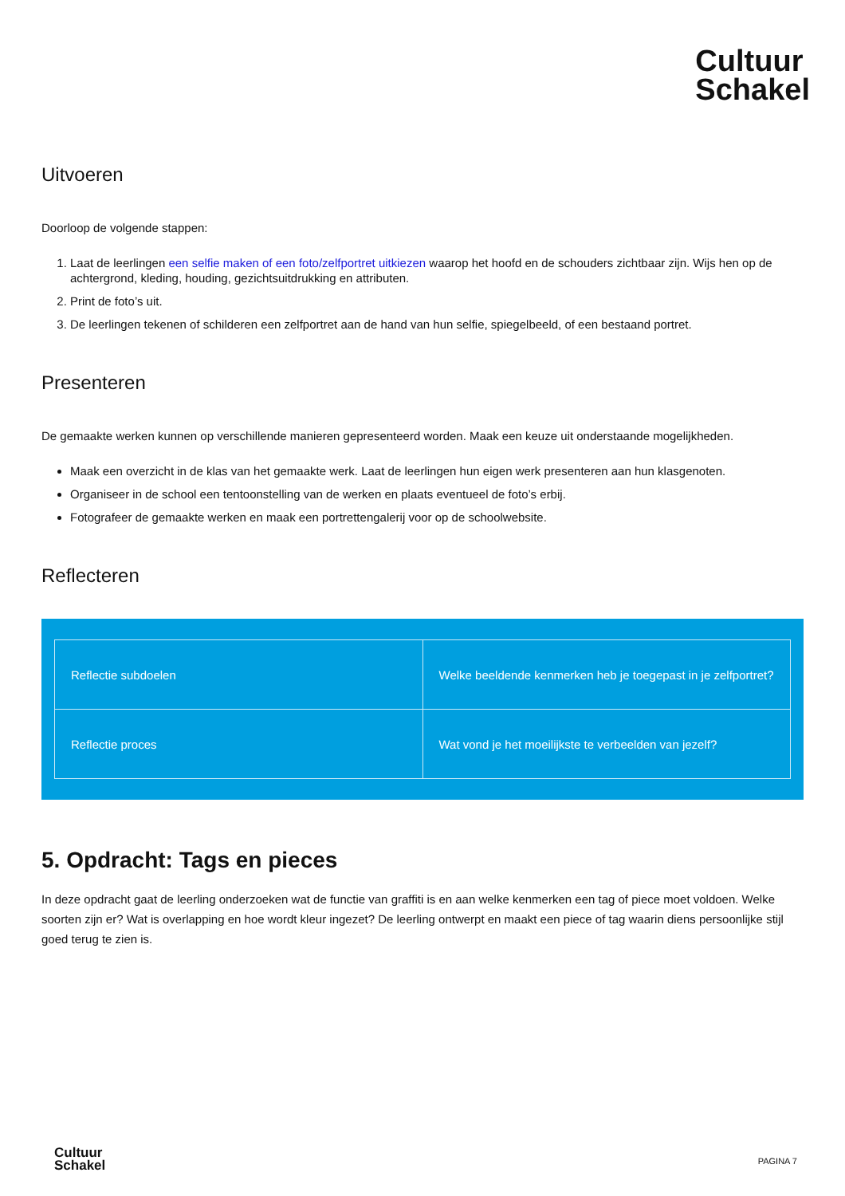Cultuur
Schakel
Uitvoeren
Doorloop de volgende stappen:
1. Laat de leerlingen een selfie maken of een foto/zelfportret uitkiezen waarop het hoofd en de schouders zichtbaar zijn. Wijs hen op de achtergrond, kleding, houding, gezichtsuitdrukking en attributen.
2. Print de foto’s uit.
3. De leerlingen tekenen of schilderen een zelfportret aan de hand van hun selfie, spiegelbeeld, of een bestaand portret.
Presenteren
De gemaakte werken kunnen op verschillende manieren gepresenteerd worden. Maak een keuze uit onderstaande mogelijkheden.
Maak een overzicht in de klas van het gemaakte werk. Laat de leerlingen hun eigen werk presenteren aan hun klasgenoten.
Organiseer in de school een tentoonstelling van de werken en plaats eventueel de foto’s erbij.
Fotografeer de gemaakte werken en maak een portrettengalerij voor op de schoolwebsite.
Reflecteren
| Reflectie subdoelen | Welke beeldende kenmerken heb je toegepast in je zelfportret? |
| Reflectie proces | Wat vond je het moeilijkste te verbeelden van jezelf? |
5. Opdracht: Tags en pieces
In deze opdracht gaat de leerling onderzoeken wat de functie van graffiti is en aan welke kenmerken een tag of piece moet voldoen. Welke soorten zijn er? Wat is overlapping en hoe wordt kleur ingezet? De leerling ontwerpt en maakt een piece of tag waarin diens persoonlijke stijl goed terug te zien is.
Cultuur
Schakel
PAGINA 7